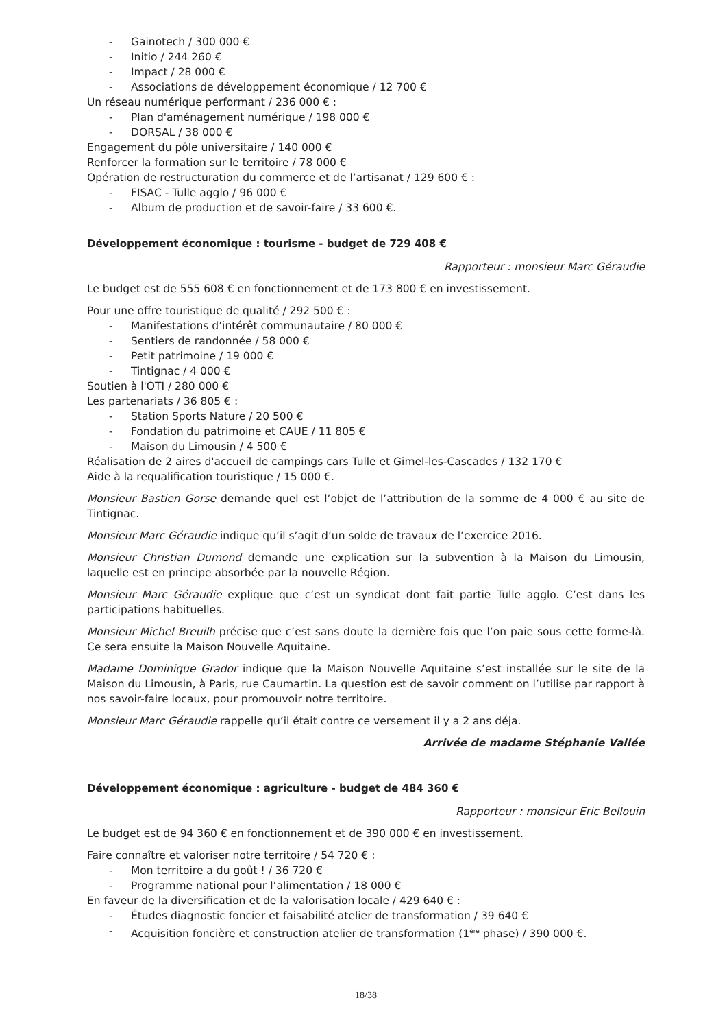- Gainotech / 300 000 €
- Initio / 244 260 €
- Impact / 28 000 €
- Associations de développement économique / 12 700 €
Un réseau numérique performant / 236 000 € :
- Plan d'aménagement numérique / 198 000 €
- DORSAL / 38 000 €
Engagement du pôle universitaire / 140 000 €
Renforcer la formation sur le territoire / 78 000 €
Opération de restructuration du commerce et de l’artisanat / 129 600 € :
- FISAC - Tulle agglo / 96 000 €
- Album de production et de savoir-faire / 33 600 €.
Développement économique : tourisme - budget de 729 408 €
Rapporteur : monsieur Marc Géraudie
Le budget est de 555 608 € en fonctionnement et de 173 800 € en investissement.
Pour une offre touristique de qualité / 292 500 € :
- Manifestations d’intérêt communautaire / 80 000 €
- Sentiers de randonnée / 58 000 €
- Petit patrimoine / 19 000 €
- Tintignac / 4 000 €
Soutien à l'OTI / 280 000 €
Les partenariats / 36 805 € :
- Station Sports Nature / 20 500 €
- Fondation du patrimoine et CAUE / 11 805 €
- Maison du Limousin / 4 500 €
Réalisation de 2 aires d'accueil de campings cars Tulle et Gimel-les-Cascades / 132 170 €
Aide à la requalification touristique / 15 000 €.
Monsieur Bastien Gorse demande quel est l’objet de l’attribution de la somme de 4 000 € au site de Tintignac.
Monsieur Marc Géraudie indique qu’il s’agit d’un solde de travaux de l’exercice 2016.
Monsieur Christian Dumond demande une explication sur la subvention à la Maison du Limousin, laquelle est en principe absorbée par la nouvelle Région.
Monsieur Marc Géraudie explique que c’est un syndicat dont fait partie Tulle agglo. C’est dans les participations habituelles.
Monsieur Michel Breuilh précise que c’est sans doute la dernière fois que l’on paie sous cette forme-là. Ce sera ensuite la Maison Nouvelle Aquitaine.
Madame Dominique Grador indique que la Maison Nouvelle Aquitaine s’est installée sur le site de la Maison du Limousin, à Paris, rue Caumartin. La question est de savoir comment on l’utilise par rapport à nos savoir-faire locaux, pour promouvoir notre territoire.
Monsieur Marc Géraudie rappelle qu’il était contre ce versement il y a 2 ans déja.
Arrivée de madame Stéphanie Vallée
Développement économique : agriculture - budget de 484 360 €
Rapporteur : monsieur Eric Bellouin
Le budget est de 94 360 € en fonctionnement et de 390 000 € en investissement.
Faire connaître et valoriser notre territoire / 54 720 € :
- Mon territoire a du goût ! / 36 720 €
- Programme national pour l’alimentation / 18 000 €
En faveur de la diversification et de la valorisation locale / 429 640 € :
- Études diagnostic foncier et faisabilité atelier de transformation / 39 640 €
- Acquisition foncière et construction atelier de transformation (1<sup>ère</sup> phase) / 390 000 €.
18/38